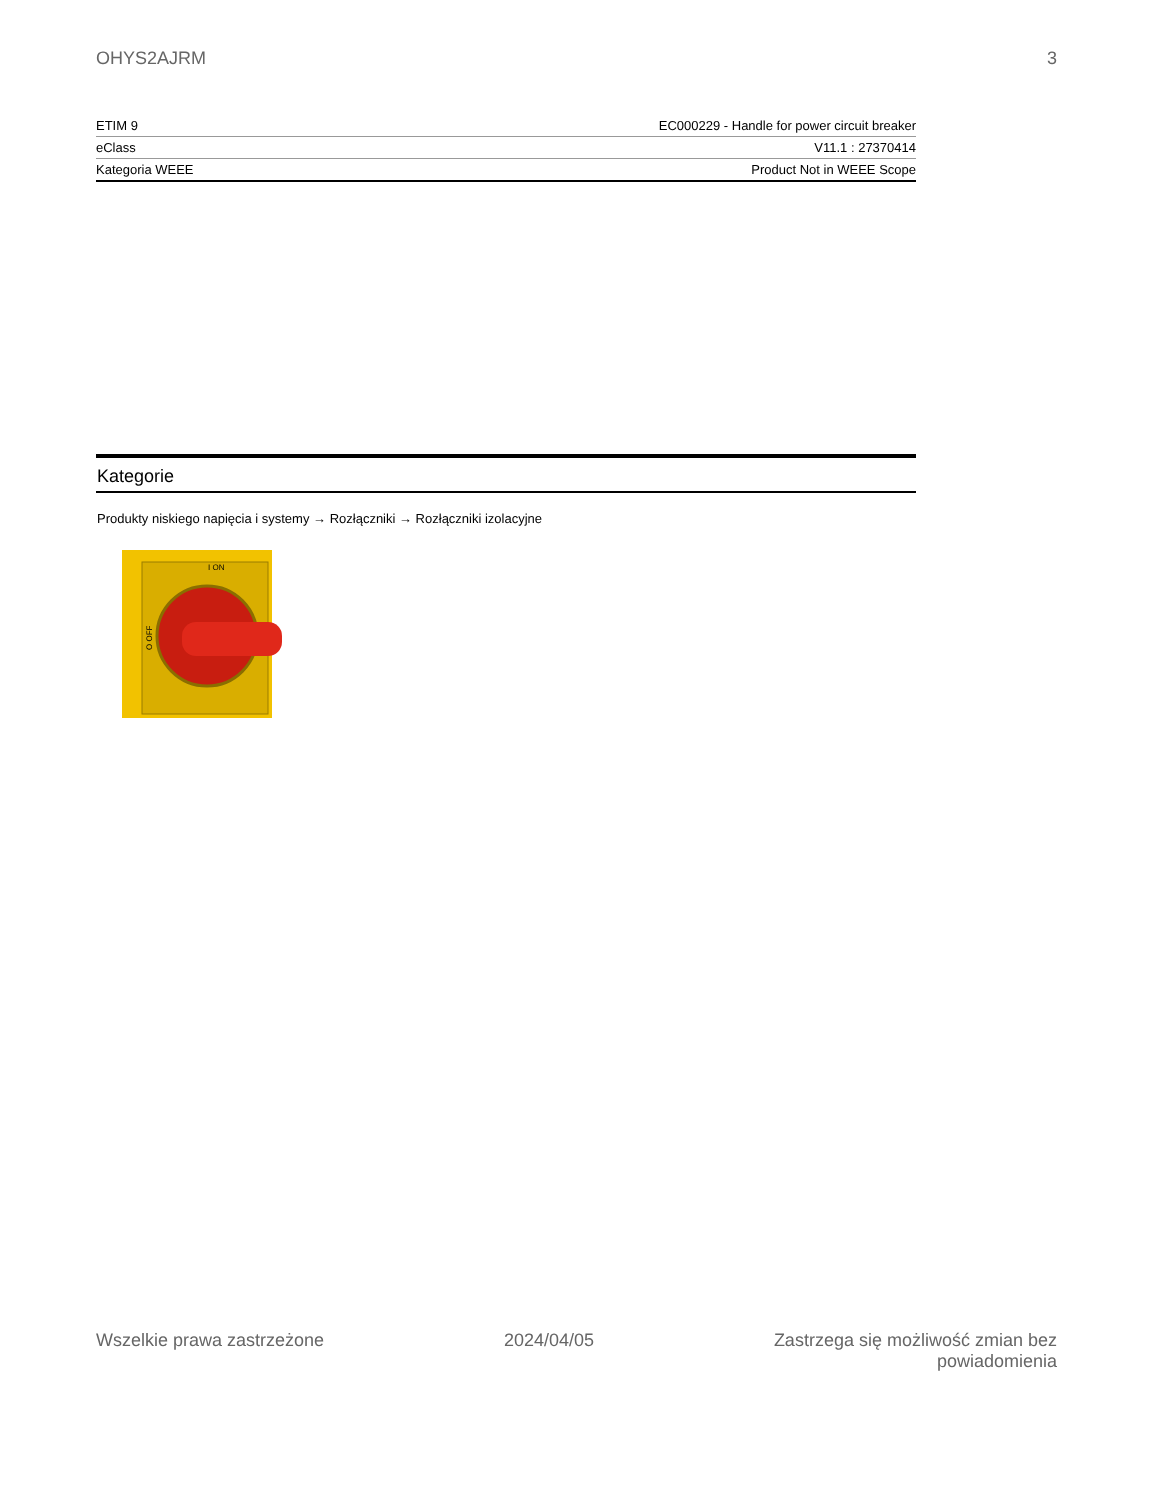OHYS2AJRM 3
| ETIM 9 | EC000229 - Handle for power circuit breaker |
| eClass | V11.1 : 27370414 |
| Kategoria WEEE | Product Not in WEEE Scope |
Kategorie
Produkty niskiego napięcia i systemy → Rozłączniki → Rozłączniki izolacyjne
I ON
O OFF
Wszelkie prawa zastrzeżone 2024/04/05 Zastrzega się możliwość zmian bez
powiadomienia